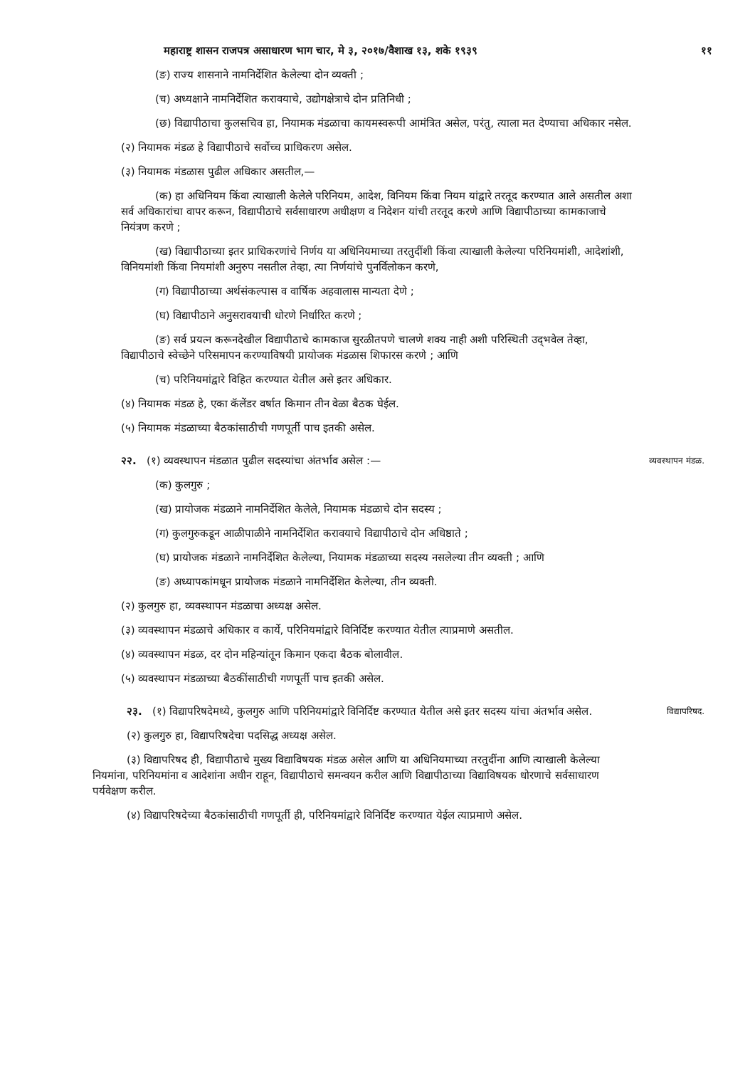महाराष्ट्र शासन राजपत्र असाधारण भाग चार, मे ३, २०१७/वैशाख १३, शके १९३९ ११
(ङ) राज्य शासनाने नामनिर्देशित केलेल्या दोन व्यक्ती ;
(च) अध्यक्षाने नामनिर्देशित करावयाचे, उद्योगक्षेत्राचे दोन प्रतिनिधी ;
(छ) विद्यापीठाचा कुलसचिव हा, नियामक मंडळाचा कायमस्वरूपी आमंत्रित असेल, परंतु, त्याला मत देण्याचा अधिकार नसेल.
(२) नियामक मंडळ हे विद्यापीठाचे सर्वोच्च प्राधिकरण असेल.
(३) नियामक मंडळास पुढील अधिकार असतील,—
(क) हा अधिनियम किंवा त्याखाली केलेले परिनियम, आदेश, विनियम किंवा नियम यांद्वारे तरतूद करण्यात आले असतील अशा सर्व अधिकारांचा वापर करून, विद्यापीठाचे सर्वसाधारण अधीक्षण व निदेशन यांची तरतूद करणे आणि विद्यापीठाच्या कामकाजाचे नियंत्रण करणे ;
(ख) विद्यापीठाच्या इतर प्राधिकरणांचे निर्णय या अधिनियमाच्या तरतुदींशी किंवा त्याखाली केलेल्या परिनियमांशी, आदेशांशी, विनियमांशी किंवा नियमांशी अनुरुप नसतील तेव्हा, त्या निर्णयांचे पुनर्विलोकन करणे,
(ग) विद्यापीठाच्या अर्थसंकल्पास व वार्षिक अहवालास मान्यता देणे ;
(घ) विद्यापीठाने अनुसरावयाची धोरणे निर्धारित करणे ;
(ङ) सर्व प्रयत्न करूनदेखील विद्यापीठाचे कामकाज सुरळीतपणे चालणे शक्य नाही अशी परिस्थिती उद्‌भवेल तेव्हा, विद्यापीठाचे स्वेच्छेने परिसमापन करण्याविषयी प्रायोजक मंडळास शिफारस करणे ; आणि
(च) परिनियमांद्वारे विहित करण्यात येतील असे इतर अधिकार.
(४) नियामक मंडळ हे, एका कॅलेंडर वर्षात किमान तीन वेळा बैठक घेईल.
(५) नियामक मंडळाच्या बैठकांसाठीची गणपूर्ती पाच इतकी असेल.
२२. (१) व्यवस्थापन मंडळात पुढील सदस्यांचा अंतर्भाव असेल :— व्यवस्थापन मंडळ.
(क) कुलगुरु ;
(ख) प्रायोजक मंडळाने नामनिर्देशित केलेले, नियामक मंडळाचे दोन सदस्य ;
(ग) कुलगुरुकडून आळीपाळीने नामनिर्देशित करावयाचे विद्यापीठाचे दोन अधिष्ठाते ;
(घ) प्रायोजक मंडळाने नामनिर्देशित केलेल्या, नियामक मंडळाच्या सदस्य नसलेल्या तीन व्यक्ती ; आणि
(ङ) अध्यापकांमधून प्रायोजक मंडळाने नामनिर्देशित केलेल्या, तीन व्यक्ती.
(२) कुलगुरु हा, व्यवस्थापन मंडळाचा अध्यक्ष असेल.
(३) व्यवस्थापन मंडळाचे अधिकार व कार्ये, परिनियमांद्वारे विनिर्दिष्ट करण्यात येतील त्याप्रमाणे असतील.
(४) व्यवस्थापन मंडळ, दर दोन महिन्यांतून किमान एकदा बैठक बोलावील.
(५) व्यवस्थापन मंडळाच्या बैठकींसाठीची गणपूर्ती पाच इतकी असेल.
२३. (१) विद्यापरिषदेमध्ये, कुलगुरु आणि परिनियमांद्वारे विनिर्दिष्ट करण्यात येतील असे इतर सदस्य यांचा अंतर्भाव असेल. विद्यापरिषद.
(२) कुलगुरु हा, विद्यापरिषदेचा पदसिद्ध अध्यक्ष असेल.
(३) विद्यापरिषद ही, विद्यापीठाचे मुख्य विद्याविषयक मंडळ असेल आणि या अधिनियमाच्या तरतुदींना आणि त्याखाली केलेल्या नियमांना, परिनियमांना व आदेशांना अधीन राहून, विद्यापीठाचे समन्वयन करील आणि विद्यापीठाच्या विद्याविषयक धोरणाचे सर्वसाधारण पर्यवेक्षण करील.
(४) विद्यापरिषदेच्या बैठकांसाठीची गणपूर्ती ही, परिनियमांद्वारे विनिर्दिष्ट करण्यात येईल त्याप्रमाणे असेल.